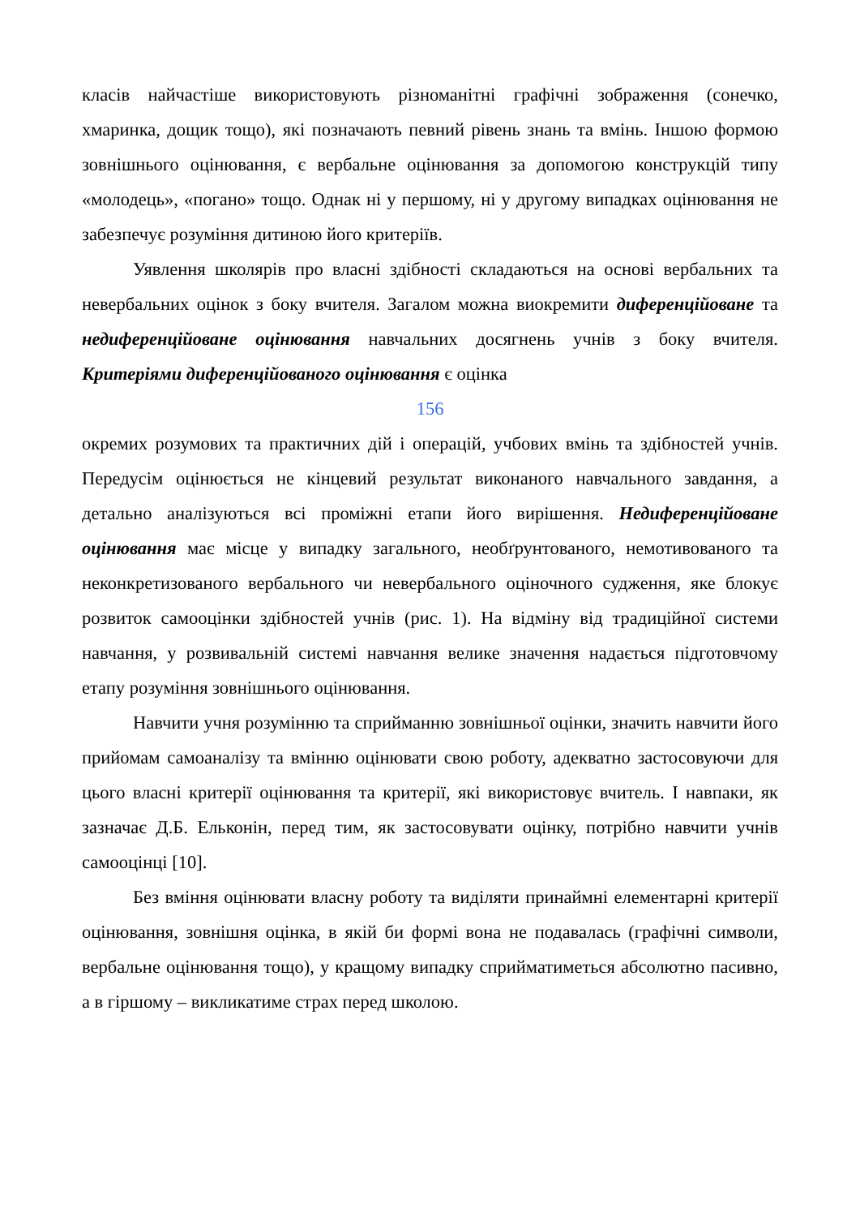класів найчастіше використовують різноманітні графічні зображення (сонечко, хмаринка, дощик тощо), які позначають певний рівень знань та вмінь. Іншою формою зовнішнього оцінювання, є вербальне оцінювання за допомогою конструкцій типу «молодець», «погано» тощо. Однак ні у першому, ні у другому випадках оцінювання не забезпечує розуміння дитиною його критеріїв.
Уявлення школярів про власні здібності складаються на основі вербальних та невербальних оцінок з боку вчителя. Загалом можна виокремити диференційоване та недиференційоване оцінювання навчальних досягнень учнів з боку вчителя. Критеріями диференційованого оцінювання є оцінка
156
окремих розумових та практичних дій і операцій, учбових вмінь та здібностей учнів. Передусім оцінюється не кінцевий результат виконаного навчального завдання, а детально аналізуються всі проміжні етапи його вирішення. Недиференційоване оцінювання має місце у випадку загального, необґрунтованого, немотивованого та неконкретизованого вербального чи невербального оціночного судження, яке блокує розвиток самооцінки здібностей учнів (рис. 1). На відміну від традиційної системи навчання, у розвивальній системі навчання велике значення надається підготовчому етапу розуміння зовнішнього оцінювання.
Навчити учня розумінню та сприйманню зовнішньої оцінки, значить навчити його прийомам самоаналізу та вмінню оцінювати свою роботу, адекватно застосовуючи для цього власні критерії оцінювання та критерії, які використовує вчитель. І навпаки, як зазначає Д.Б. Ельконін, перед тим, як застосовувати оцінку, потрібно навчити учнів самооцінці [10].
Без вміння оцінювати власну роботу та виділяти принаймні елементарні критерії оцінювання, зовнішня оцінка, в якій би формі вона не подавалась (графічні символи, вербальне оцінювання тощо), у кращому випадку сприйматиметься абсолютно пасивно, а в гіршому – викликатиме страх перед школою.